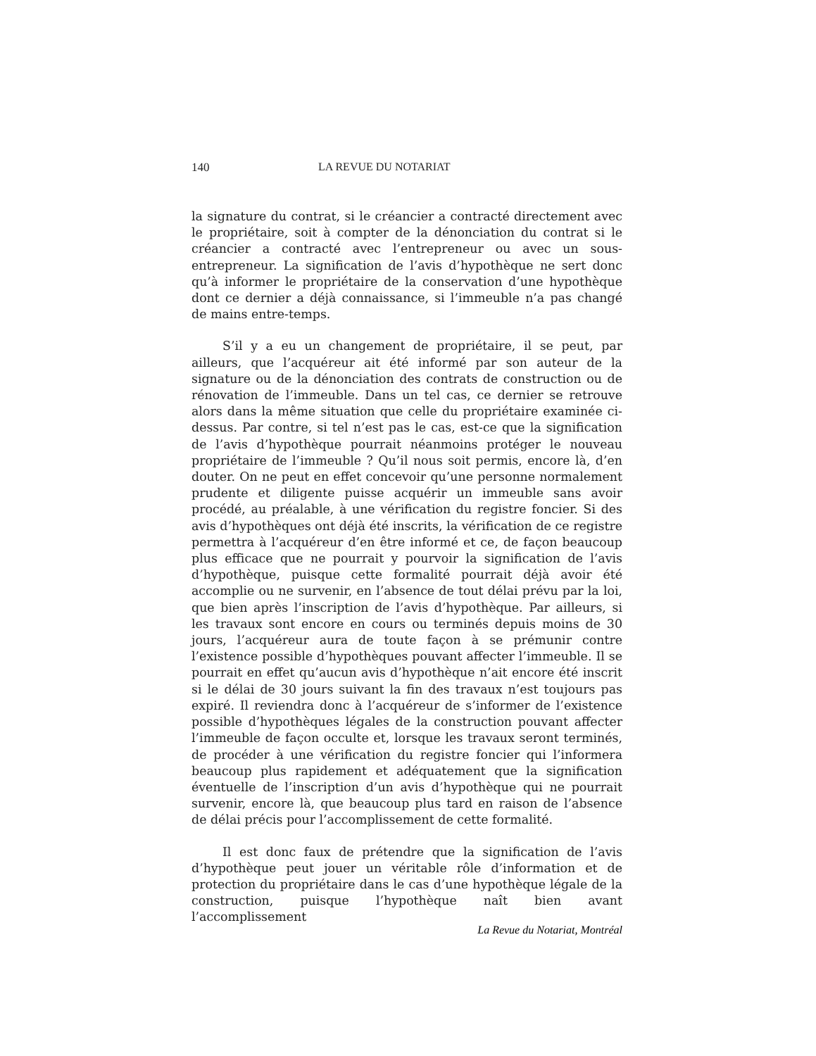140 LA REVUE DU NOTARIAT
la signature du contrat, si le créancier a contracté directement avec le propriétaire, soit à compter de la dénonciation du contrat si le créancier a contracté avec l’entrepreneur ou avec un sous-entrepreneur. La signification de l’avis d’hypothèque ne sert donc qu’à informer le propriétaire de la conservation d’une hypothèque dont ce dernier a déjà connaissance, si l’immeuble n’a pas changé de mains entre-temps.
S’il y a eu un changement de propriétaire, il se peut, par ailleurs, que l’acquéreur ait été informé par son auteur de la signature ou de la dénonciation des contrats de construction ou de rénovation de l’immeuble. Dans un tel cas, ce dernier se retrouve alors dans la même situation que celle du propriétaire examinée ci-dessus. Par contre, si tel n’est pas le cas, est-ce que la signification de l’avis d’hypothèque pourrait néanmoins protéger le nouveau propriétaire de l’immeuble ? Qu’il nous soit permis, encore là, d’en douter. On ne peut en effet concevoir qu’une personne normalement prudente et diligente puisse acquérir un immeuble sans avoir procédé, au préalable, à une vérification du registre foncier. Si des avis d’hypothèques ont déjà été inscrits, la vérification de ce registre permettra à l’acquéreur d’en être informé et ce, de façon beaucoup plus efficace que ne pourrait y pourvoir la signification de l’avis d’hypothèque, puisque cette formalité pourrait déjà avoir été accomplie ou ne survenir, en l’absence de tout délai prévu par la loi, que bien après l’inscription de l’avis d’hypothèque. Par ailleurs, si les travaux sont encore en cours ou terminés depuis moins de 30 jours, l’acquéreur aura de toute façon à se prémunir contre l’existence possible d’hypothèques pouvant affecter l’immeuble. Il se pourrait en effet qu’aucun avis d’hypothèque n’ait encore été inscrit si le délai de 30 jours suivant la fin des travaux n’est toujours pas expiré. Il reviendra donc à l’acquéreur de s’informer de l’existence possible d’hypothèques légales de la construction pouvant affecter l’immeuble de façon occulte et, lorsque les travaux seront terminés, de procéder à une vérification du registre foncier qui l’informera beaucoup plus rapidement et adéquatement que la signification éventuelle de l’inscription d’un avis d’hypothèque qui ne pourrait survenir, encore là, que beaucoup plus tard en raison de l’absence de délai précis pour l’accomplissement de cette formalité.
Il est donc faux de prétendre que la signification de l’avis d’hypothèque peut jouer un véritable rôle d’information et de protection du propriétaire dans le cas d’une hypothèque légale de la construction, puisque l’hypothèque naît bien avant l’accomplissement
La Revue du Notariat, Montréal